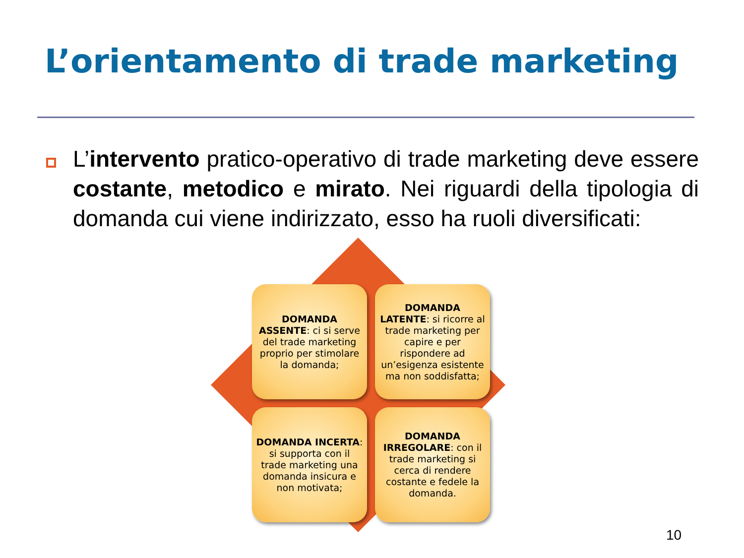L’orientamento di trade marketing
L’intervento pratico-operativo di trade marketing deve essere costante, metodico e mirato. Nei riguardi della tipologia di domanda cui viene indirizzato, esso ha ruoli diversificati:
DOMANDA ASSENTE: ci si serve del trade marketing proprio per stimolare la domanda;
DOMANDA LATENTE: si ricorre al trade marketing per capire e per rispondere ad un’esigenza esistente ma non soddisfatta;
DOMANDA INCERTA: si supporta con il trade marketing una domanda insicura e non motivata;
DOMANDA IRREGOLARE: con il trade marketing si cerca di rendere costante e fedele la domanda.
10